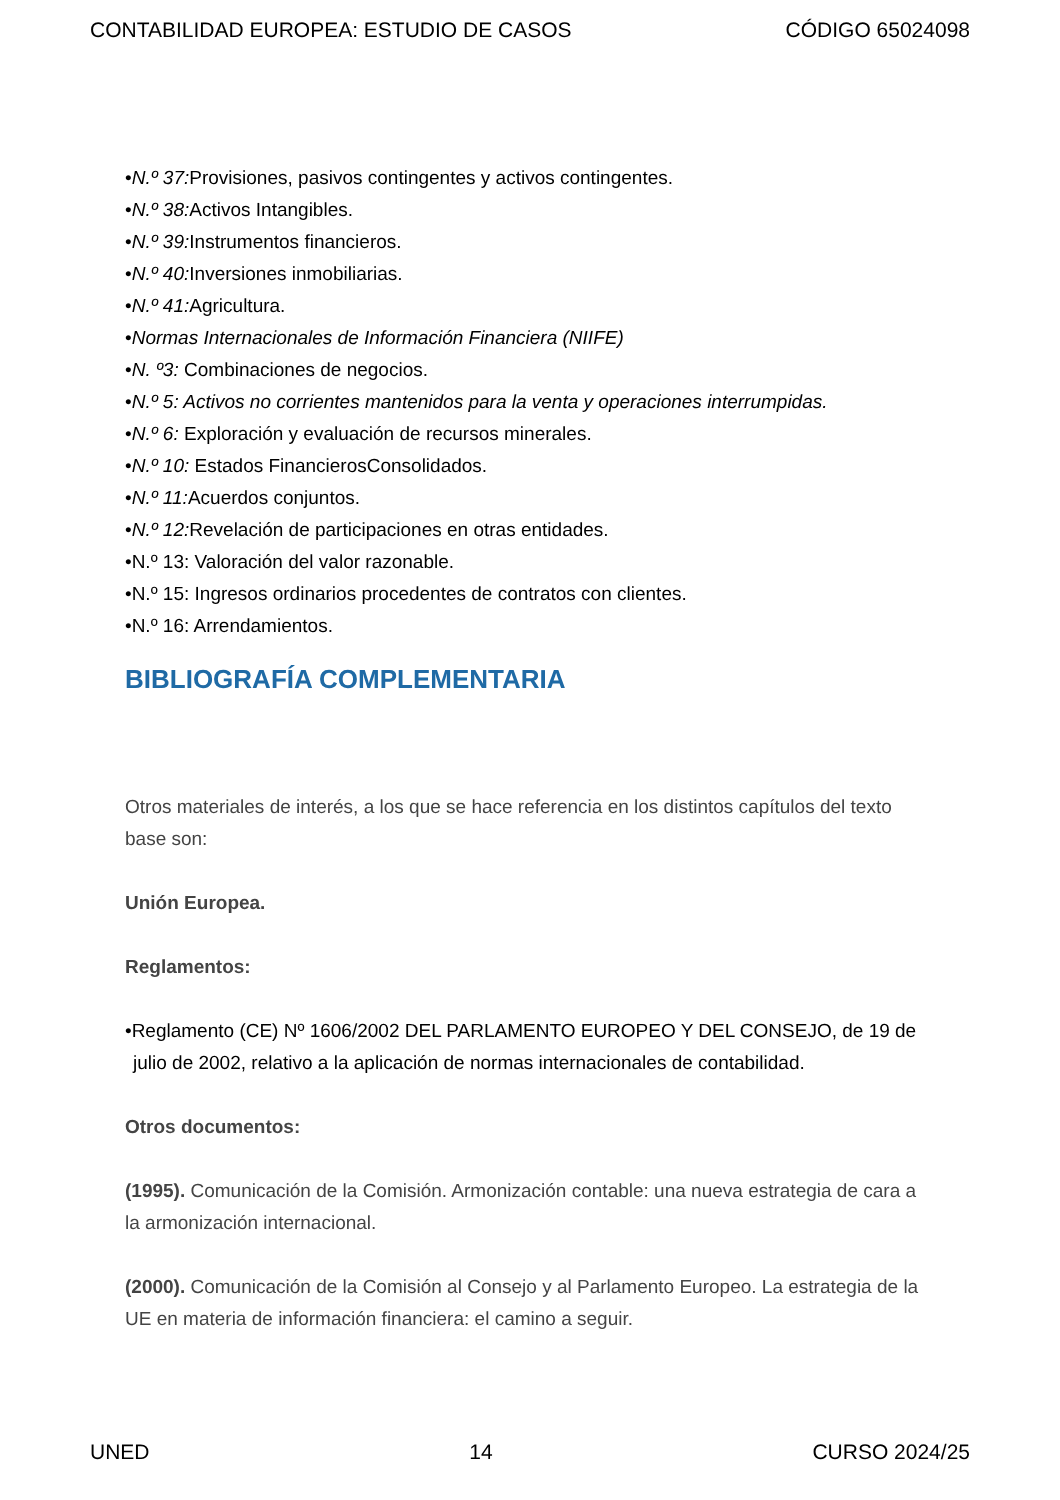CONTABILIDAD EUROPEA: ESTUDIO DE CASOS CÓDIGO 65024098
•N.º 37: Provisiones, pasivos contingentes y activos contingentes.
•N.º 38: Activos Intangibles.
•N.º 39: Instrumentos financieros.
•N.º 40: Inversiones inmobiliarias.
•N.º 41: Agricultura.
•Normas Internacionales de Información Financiera (NIIFE)
•N. º3: Combinaciones de negocios.
•N.º 5: Activos no corrientes mantenidos para la venta y operaciones interrumpidas.
•N.º 6: Exploración y evaluación de recursos minerales.
•N.º 10: Estados FinancierosConsolidados.
•N.º 11: Acuerdos conjuntos.
•N.º 12: Revelación de participaciones en otras entidades.
•N.º 13: Valoración del valor razonable.
•N.º 15: Ingresos ordinarios procedentes de contratos con clientes.
•N.º 16: Arrendamientos.
BIBLIOGRAFÍA COMPLEMENTARIA
Otros materiales de interés, a los que se hace referencia en los distintos capítulos del texto base son:
Unión Europea.
Reglamentos:
•Reglamento (CE) Nº 1606/2002 DEL PARLAMENTO EUROPEO Y DEL CONSEJO, de 19 de julio de 2002, relativo a la aplicación de normas internacionales de contabilidad.
Otros documentos:
(1995). Comunicación de la Comisión. Armonización contable: una nueva estrategia de cara a la armonización internacional.
(2000). Comunicación de la Comisión al Consejo y al Parlamento Europeo. La estrategia de la UE en materia de información financiera: el camino a seguir.
UNED 14 CURSO 2024/25